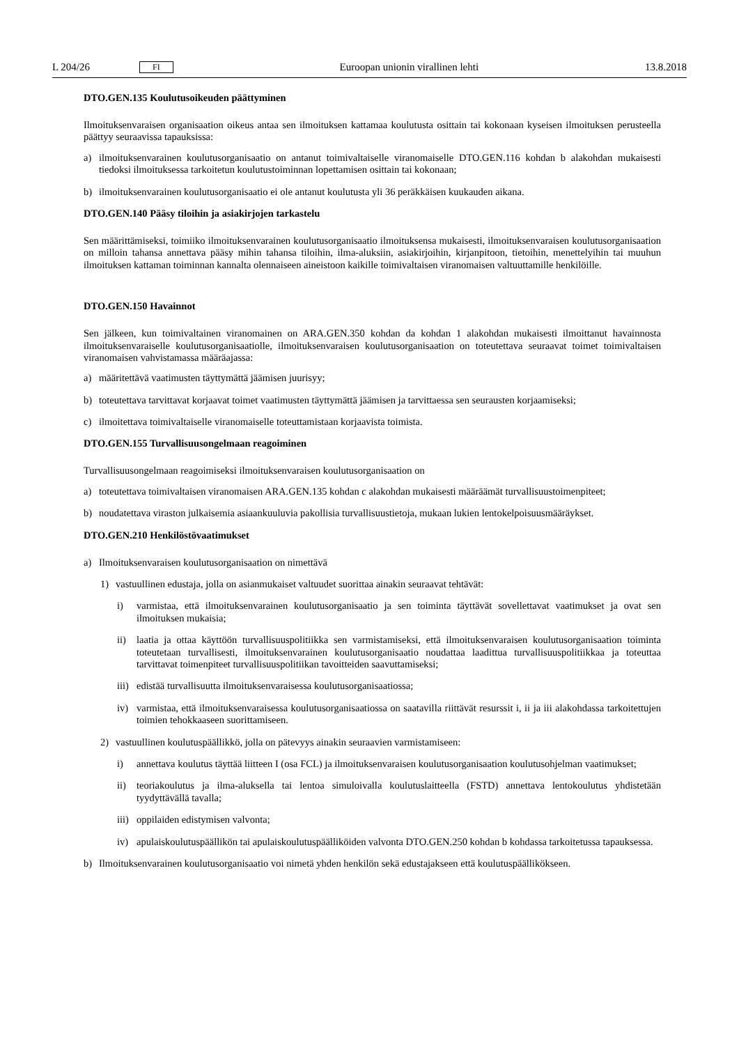L 204/26 FI Euroopan unionin virallinen lehti 13.8.2018
DTO.GEN.135 Koulutusoikeuden päättyminen
Ilmoituksenvaraisen organisaation oikeus antaa sen ilmoituksen kattamaa koulutusta osittain tai kokonaan kyseisen ilmoituksen perusteella päättyy seuraavissa tapauksissa:
a) ilmoituksenvarainen koulutusorganisaatio on antanut toimivaltaiselle viranomaiselle DTO.GEN.116 kohdan b alakohdan mukaisesti tiedoksi ilmoituksessa tarkoitetun koulutustoiminnan lopettamisen osittain tai kokonaan;
b) ilmoituksenvarainen koulutusorganisaatio ei ole antanut koulutusta yli 36 peräkkäisen kuukauden aikana.
DTO.GEN.140 Pääsy tiloihin ja asiakirjojen tarkastelu
Sen määrittämiseksi, toimiiko ilmoituksenvarainen koulutusorganisaatio ilmoituksensa mukaisesti, ilmoituksenvaraisen koulutusorganisaation on milloin tahansa annettava pääsy mihin tahansa tiloihin, ilma-aluksiin, asiakirjoihin, kirjanpitoon, tietoihin, menettelyihin tai muuhun ilmoituksen kattaman toiminnan kannalta olennaiseen aineistoon kaikille toimivaltaisen viranomaisen valtuuttamille henkilöille.
DTO.GEN.150 Havainnot
Sen jälkeen, kun toimivaltainen viranomainen on ARA.GEN.350 kohdan da kohdan 1 alakohdan mukaisesti ilmoittanut havainnosta ilmoituksenvaraiselle koulutusorganisaatiolle, ilmoituksenvaraisen koulutusorganisaation on toteutettava seuraavat toimet toimivaltaisen viranomaisen vahvistamassa määräajassa:
a) määritettävä vaatimusten täyttymättä jäämisen juurisyy;
b) toteutettava tarvittavat korjaavat toimet vaatimusten täyttymättä jäämisen ja tarvittaessa sen seurausten korjaamiseksi;
c) ilmoitettava toimivaltaiselle viranomaiselle toteuttamistaan korjaavista toimista.
DTO.GEN.155 Turvallisuusongelmaan reagoiminen
Turvallisuusongelmaan reagoimiseksi ilmoituksenvaraisen koulutusorganisaation on
a) toteutettava toimivaltaisen viranomaisen ARA.GEN.135 kohdan c alakohdan mukaisesti määräämät turvallisuustoi­menpiteet;
b) noudatettava viraston julkaisemia asiaankuuluvia pakollisia turvallisuustietoja, mukaan lukien lentokelpoisuus­määräykset.
DTO.GEN.210 Henkilöstövaatimukset
a) Ilmoituksenvaraisen koulutusorganisaation on nimettävä
1) vastuullinen edustaja, jolla on asianmukaiset valtuudet suorittaa ainakin seuraavat tehtävät:
i) varmistaa, että ilmoituksenvarainen koulutusorganisaatio ja sen toiminta täyttävät sovellettavat vaatimukset ja ovat sen ilmoituksen mukaisia;
ii) laatia ja ottaa käyttöön turvallisuuspolitiikka sen varmistamiseksi, että ilmoituksenvaraisen koulutusorga­nisaation toiminta toteutetaan turvallisesti, ilmoituksenvarainen koulutusorganisaatio noudattaa laadittua turvallisuuspolitiikkaa ja toteuttaa tarvittavat toimenpiteet turvallisuuspolitiikan tavoitteiden saavuttamiseksi;
iii) edistää turvallisuutta ilmoituksenvaraisessa koulutusorganisaatiossa;
iv) varmistaa, että ilmoituksenvaraisessa koulutusorganisaatiossa on saatavilla riittävät resurssit i, ii ja iii alakohdassa tarkoitettujen toimien tehokkaaseen suorittamiseen.
2) vastuullinen koulutuspäällikkö, jolla on pätevyys ainakin seuraavien varmistamiseen:
i) annettava koulutus täyttää liitteen I (osa FCL) ja ilmoituksenvaraisen koulutusorganisaation koulutusohjelman vaatimukset;
ii) teoriakoulutus ja ilma-aluksella tai lentoa simuloivalla koulutuslaitteella (FSTD) annettava lentokoulutus yhdistetään tyydyttävällä tavalla;
iii) oppilaiden edistymisen valvonta;
iv) apulaiskoulutuspäällikön tai apulaiskoulutuspäälliköiden valvonta DTO.GEN.250 kohdan b kohdassa tarkoitetussa tapauksessa.
b) Ilmoituksenvarainen koulutusorganisaatio voi nimetä yhden henkilön sekä edustajakseen että koulutuspäällikökseen.